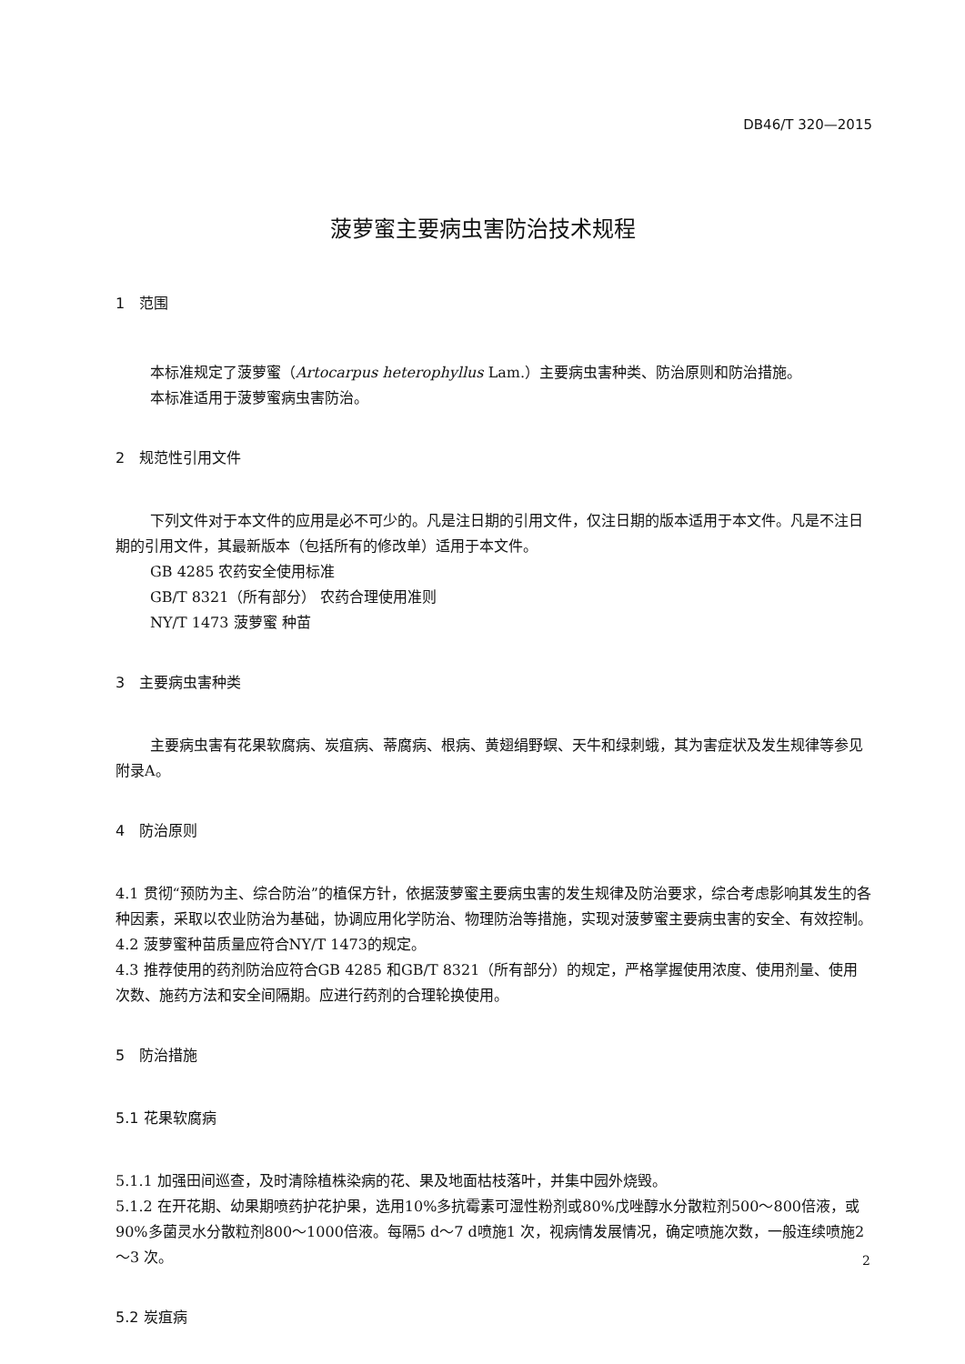DB46/T 320—2015
菠萝蜜主要病虫害防治技术规程
1　范围
本标准规定了菠萝蜜（Artocarpus heterophyllus Lam.）主要病虫害种类、防治原则和防治措施。
本标准适用于菠萝蜜病虫害防治。
2　规范性引用文件
下列文件对于本文件的应用是必不可少的。凡是注日期的引用文件，仅注日期的版本适用于本文件。凡是不注日期的引用文件，其最新版本（包括所有的修改单）适用于本文件。
GB 4285 农药安全使用标准
GB/T 8321（所有部分） 农药合理使用准则
NY/T 1473 菠萝蜜 种苗
3　主要病虫害种类
主要病虫害有花果软腐病、炭疽病、蒂腐病、根病、黄翅绢野螟、天牛和绿刺蛾，其为害症状及发生规律等参见附录A。
4　防治原则
4.1 贯彻“预防为主、综合防治”的植保方针，依据菠萝蜜主要病虫害的发生规律及防治要求，综合考虑影响其发生的各种因素，采取以农业防治为基础，协调应用化学防治、物理防治等措施，实现对菠萝蜜主要病虫害的安全、有效控制。
4.2 菠萝蜜种苗质量应符合NY/T 1473的规定。
4.3 推荐使用的药剂防治应符合GB 4285 和GB/T 8321（所有部分）的规定，严格掌握使用浓度、使用剂量、使用次数、施药方法和安全间隔期。应进行药剂的合理轮换使用。
5　防治措施
5.1 花果软腐病
5.1.1 加强田间巡查，及时清除植株染病的花、果及地面枯枝落叶，并集中园外烧毁。
5.1.2 在开花期、幼果期喷药护花护果，选用10%多抗霉素可湿性粉剂或80%戊唑醇水分散粒剂500～800倍液，或90%多菌灵水分散粒剂800～1000倍液。每隔5 d～7 d喷施1 次，视病情发展情况，确定喷施次数，一般连续喷施2～3 次。
5.2 炭疽病
2